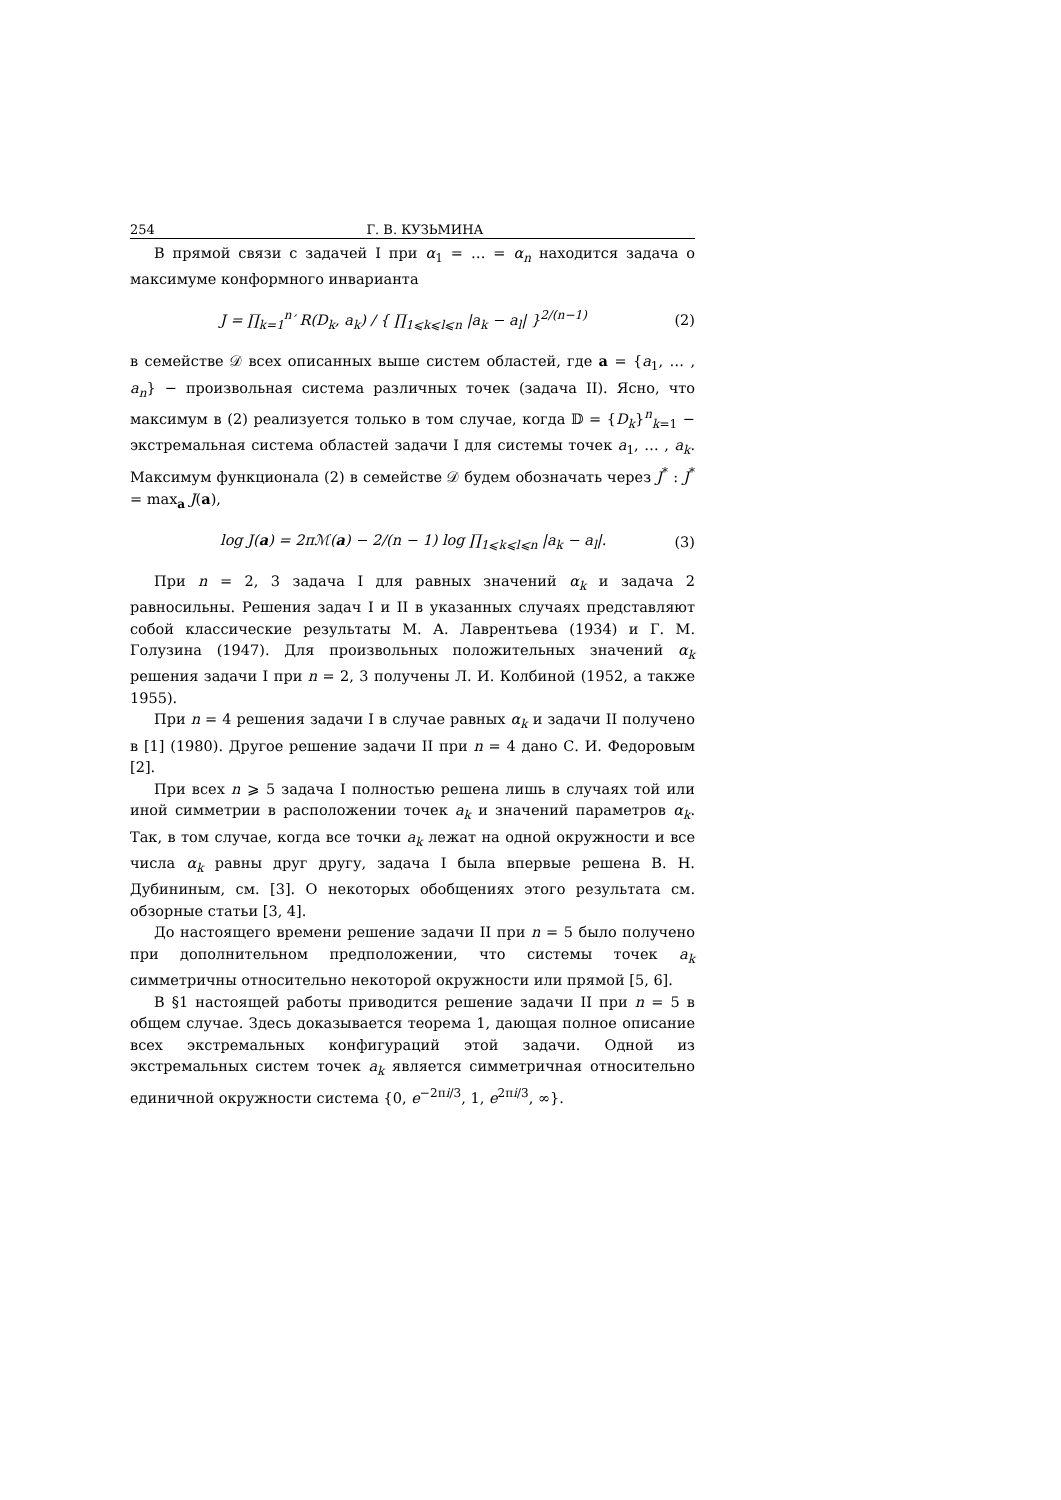254 Г. В. КУЗЬМИНА
В прямой связи с задачей I при α<sub>1</sub> = … = α<sub>n</sub> находится задача о максимуме конформного инварианта
J = ∏<sub>k=1</sub><sup>n</sup>′ R(D<sub>k</sub>, a<sub>k</sub>) / { ∏<sub>1⩽k⩽l⩽n</sub> |a<sub>k</sub> − a<sub>l</sub>| }<sup>2/(n−1)</sup> (2)
в семействе 𝒟 всех описанных выше систем областей, где a = {a<sub>1</sub>, … , a<sub>n</sub>} − произвольная система различных точек (задача II). Ясно, что максимум в (2) реализуется только в том случае, когда 𝔻 = {D<sub>k</sub>}<sup>n</sup><sub>k=1</sub> − экстремальная система областей задачи I для системы точек a<sub>1</sub>, … , a<sub>k</sub>. Максимум функционала (2) в семействе 𝒟 будем обозначать через J<sup>*</sup> : J<sup>*</sup> = max<sub>a</sub> J(a),
log J(a) = 2πℳ(a) − 2/(n − 1) log ∏<sub>1⩽k⩽l⩽n</sub> |a<sub>k</sub> − a<sub>l</sub>|. (3)
При n = 2, 3 задача I для равных значений α<sub>k</sub> и задача 2 равносильны. Решения задач I и II в указанных случаях представляют собой классические результаты М. А. Лаврентьева (1934) и Г. М. Голузина (1947). Для произвольных положительных значений α<sub>k</sub> решения задачи I при n = 2, 3 получены Л. И. Колбиной (1952, а также 1955).
При n = 4 решения задачи I в случае равных α<sub>k</sub> и задачи II получено в [1] (1980). Другое решение задачи II при n = 4 дано С. И. Федоровым [2].
При всех n ⩾ 5 задача I полностью решена лишь в случаях той или иной симметрии в расположении точек a<sub>k</sub> и значений параметров α<sub>k</sub>. Так, в том случае, когда все точки a<sub>k</sub> лежат на одной окружности и все числа α<sub>k</sub> равны друг другу, задача I была впервые решена В. Н. Дубининым, см. [3]. О некоторых обобщениях этого результата см. обзорные статьи [3, 4].
До настоящего времени решение задачи II при n = 5 было получено при дополнительном предположении, что системы точек a<sub>k</sub> симметричны относительно некоторой окружности или прямой [5, 6].
В §1 настоящей работы приводится решение задачи II при n = 5 в общем случае. Здесь доказывается теорема 1, дающая полное описание всех экстремальных конфигураций этой задачи. Одной из экстремальных систем точек a<sub>k</sub> является симметричная относительно единичной окружности система {0, e<sup>−2πi/3</sup>, 1, e<sup>2πi/3</sup>, ∞}.